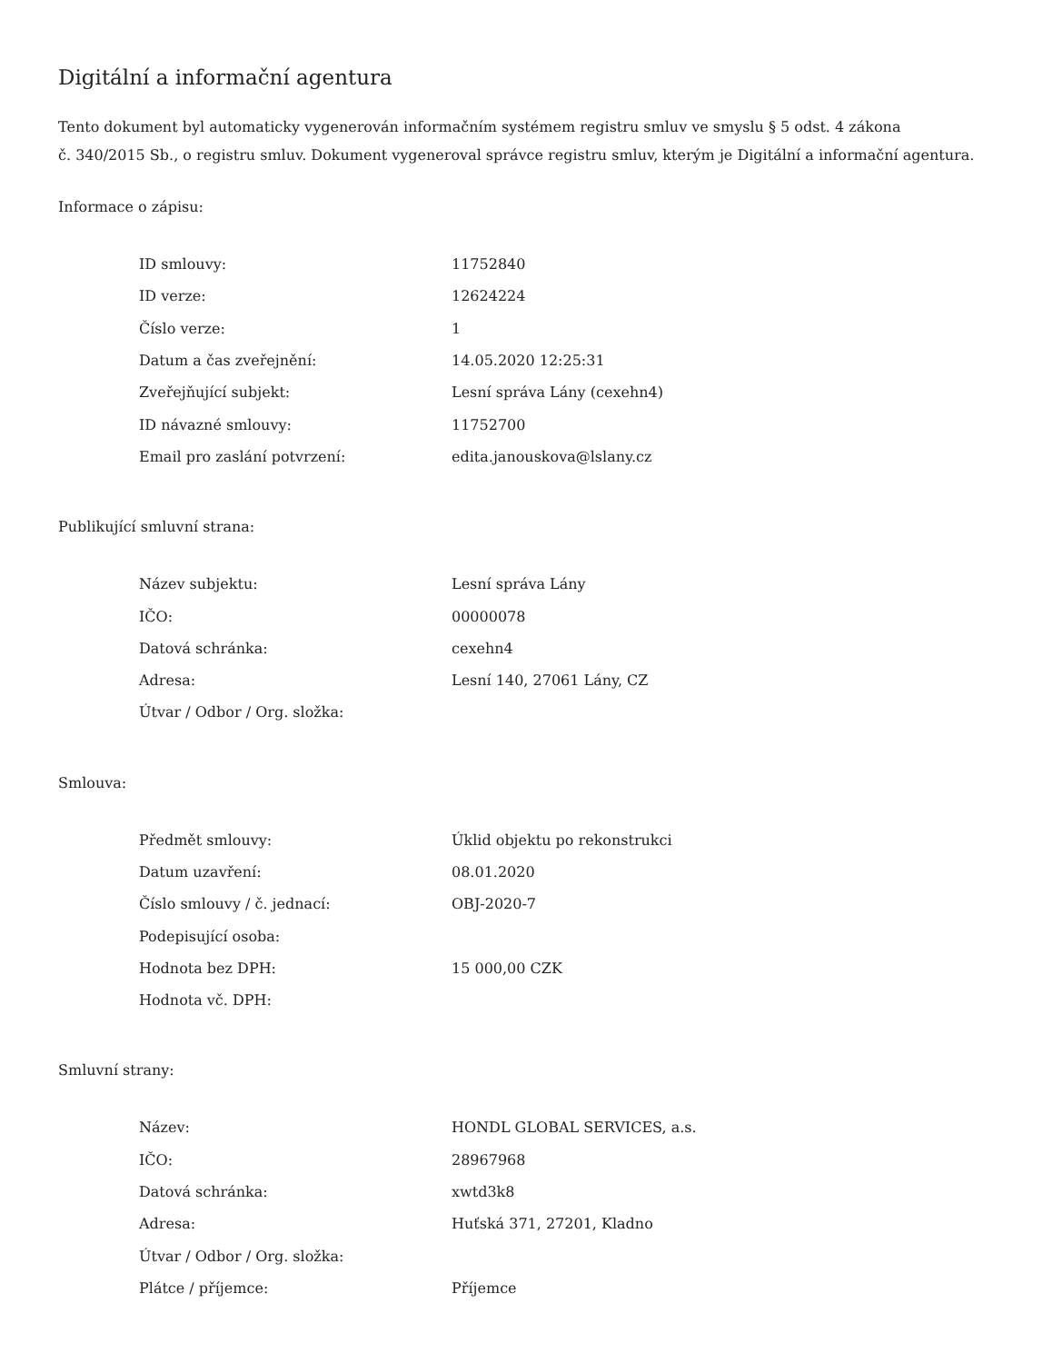Digitální a informační agentura
Tento dokument byl automaticky vygenerován informačním systémem registru smluv ve smyslu § 5 odst. 4 zákona
č. 340/2015 Sb., o registru smluv. Dokument vygeneroval správce registru smluv, kterým je Digitální a informační agentura.
Informace o zápisu:
| ID smlouvy: | 11752840 |
| ID verze: | 12624224 |
| Číslo verze: | 1 |
| Datum a čas zveřejnění: | 14.05.2020 12:25:31 |
| Zveřejňující subjekt: | Lesní správa Lány (cexehn4) |
| ID návazné smlouvy: | 11752700 |
| Email pro zaslání potvrzení: | edita.janouskova@lslany.cz |
Publikující smluvní strana:
| Název subjektu: | Lesní správa Lány |
| IČO: | 00000078 |
| Datová schránka: | cexehn4 |
| Adresa: | Lesní 140, 27061 Lány, CZ |
| Útvar / Odbor / Org. složka: | |
Smlouva:
| Předmět smlouvy: | Úklid objektu po rekonstrukci |
| Datum uzavření: | 08.01.2020 |
| Číslo smlouvy / č. jednací: | OBJ-2020-7 |
| Podepisující osoba: | |
| Hodnota bez DPH: | 15 000,00 CZK |
| Hodnota vč. DPH: | |
Smluvní strany:
| Název: | HONDL GLOBAL SERVICES, a.s. |
| IČO: | 28967968 |
| Datová schránka: | xwtd3k8 |
| Adresa: | Huťská 371, 27201, Kladno |
| Útvar / Odbor / Org. složka: | |
| Plátce / příjemce: | Příjemce |